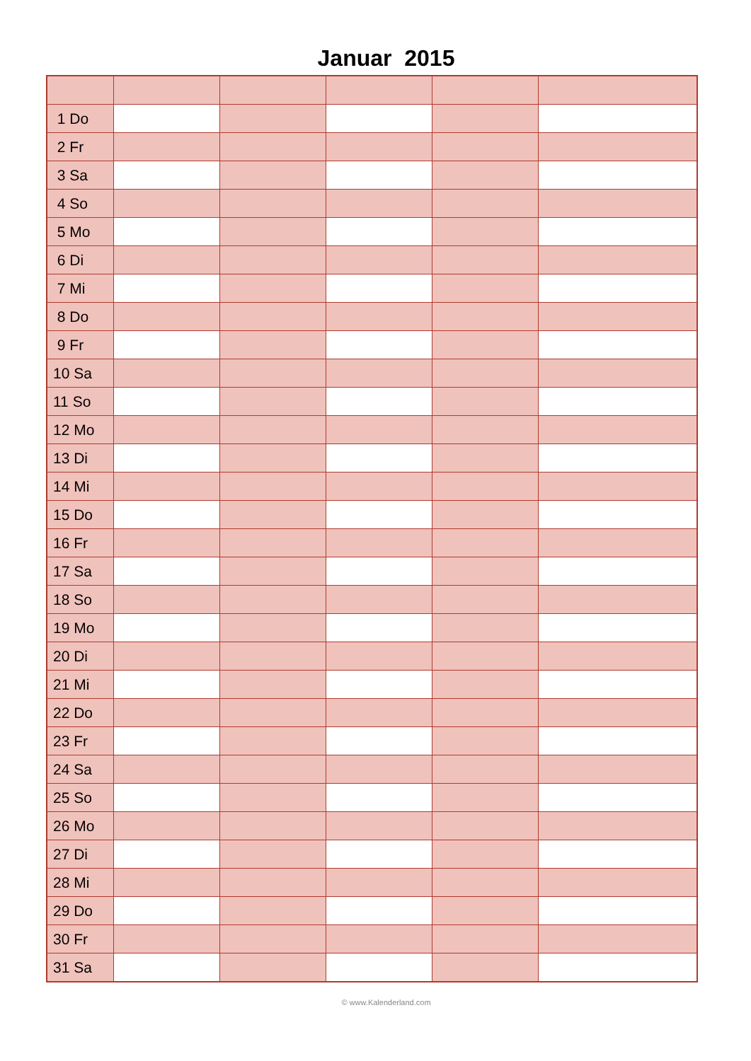Januar 2015
| 1 Do | | | | | |
| 2 Fr | | | | | |
| 3 Sa | | | | | |
| 4 So | | | | | |
| 5 Mo | | | | | |
| 6 Di | | | | | |
| 7 Mi | | | | | |
| 8 Do | | | | | |
| 9 Fr | | | | | |
| 10 Sa | | | | | |
| 11 So | | | | | |
| 12 Mo | | | | | |
| 13 Di | | | | | |
| 14 Mi | | | | | |
| 15 Do | | | | | |
| 16 Fr | | | | | |
| 17 Sa | | | | | |
| 18 So | | | | | |
| 19 Mo | | | | | |
| 20 Di | | | | | |
| 21 Mi | | | | | |
| 22 Do | | | | | |
| 23 Fr | | | | | |
| 24 Sa | | | | | |
| 25 So | | | | | |
| 26 Mo | | | | | |
| 27 Di | | | | | |
| 28 Mi | | | | | |
| 29 Do | | | | | |
| 30 Fr | | | | | |
| 31 Sa | | | | | |
© www.Kalenderland.com